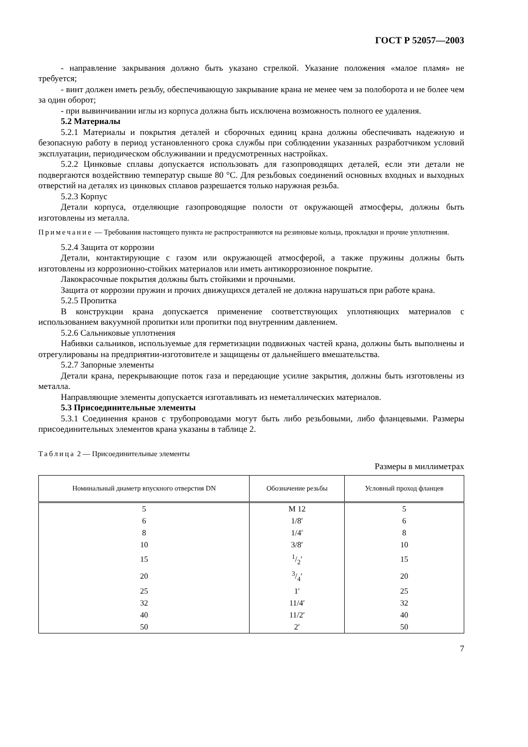ГОСТ Р 52057—2003
- направление закрывания должно быть указано стрелкой. Указание положения «малое пламя» не требуется;
- винт должен иметь резьбу, обеспечивающую закрывание крана не менее чем за полоборота и не более чем за один оборот;
- при вывинчивании иглы из корпуса должна быть исключена возможность полного ее удаления.
5.2 Материалы
5.2.1 Материалы и покрытия деталей и сборочных единиц крана должны обеспечивать надежную и безопасную работу в период установленного срока службы при соблюдении указанных разработчиком условий эксплуатации, периодическом обслуживании и предусмотренных настройках.
5.2.2 Цинковые сплавы допускается использовать для газопроводящих деталей, если эти детали не подвергаются воздействию температур свыше 80 °С. Для резьбовых соединений основных входных и выходных отверстий на деталях из цинковых сплавов разрешается только наружная резьба.
5.2.3 Корпус
Детали корпуса, отделяющие газопроводящие полости от окружающей атмосферы, должны быть изготовлены из металла.
Примечание — Требования настоящего пункта не распространяются на резиновые кольца, прокладки и прочие уплотнения.
5.2.4 Защита от коррозии
Детали, контактирующие с газом или окружающей атмосферой, а также пружины должны быть изготовлены из коррозионно-стойких материалов или иметь антикоррозионное покрытие.
Лакокрасочные покрытия должны быть стойкими и прочными.
Защита от коррозии пружин и прочих движущихся деталей не должна нарушаться при работе крана.
5.2.5 Пропитка
В конструкции крана допускается применение соответствующих уплотняющих материалов с использованием вакуумной пропитки или пропитки под внутренним давлением.
5.2.6 Сальниковые уплотнения
Набивки сальников, используемые для герметизации подвижных частей крана, должны быть выполнены и отрегулированы на предприятии-изготовителе и защищены от дальнейшего вмешательства.
5.2.7 Запорные элементы
Детали крана, перекрывающие поток газа и передающие усилие закрытия, должны быть изготовлены из металла.
Направляющие элементы допускается изготавливать из неметаллических материалов.
5.3 Присоединительные элементы
5.3.1 Соединения кранов с трубопроводами могут быть либо резьбовыми, либо фланцевыми. Размеры присоединительных элементов крана указаны в таблице 2.
Таблица 2 — Присоединительные элементы
Размеры в миллиметрах
| Номинальный диаметр впускного отверстия DN | Обозначение резьбы | Условный проход фланцев |
| --- | --- | --- |
| 5 | М 12 | 5 |
| 6 | 1/8′ | 6 |
| 8 | 1/4′ | 8 |
| 10 | 3/8′ | 10 |
| 15 | 1/2′ | 15 |
| 20 | 3/4′ | 20 |
| 25 | 1′ | 25 |
| 32 | 11/4′ | 32 |
| 40 | 11/2′ | 40 |
| 50 | 2′ | 50 |
7